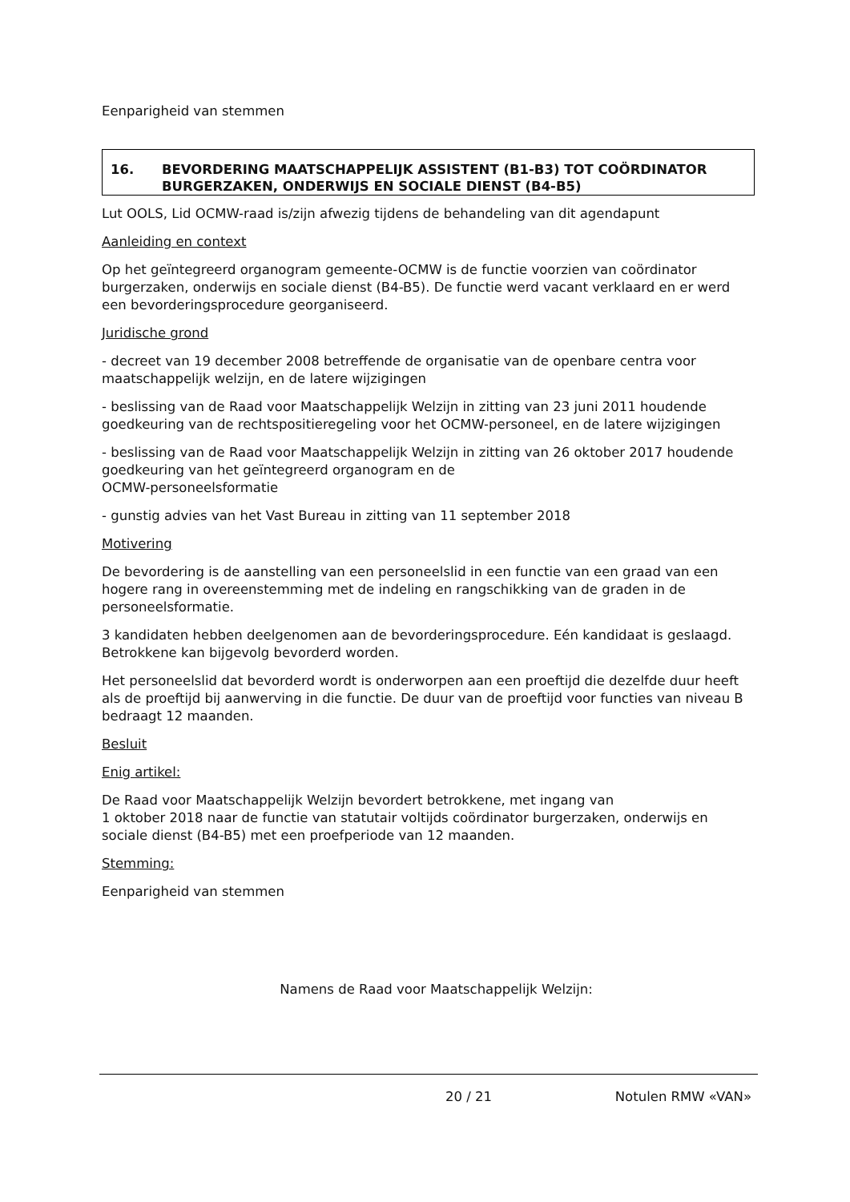Eenparigheid van stemmen
16. BEVORDERING MAATSCHAPPELIJK ASSISTENT (B1-B3) TOT COÖRDINATOR BURGERZAKEN, ONDERWIJS EN SOCIALE DIENST (B4-B5)
Lut OOLS, Lid OCMW-raad is/zijn afwezig tijdens de behandeling van dit agendapunt
Aanleiding en context
Op het geïntegreerd organogram gemeente-OCMW is de functie voorzien van coördinator burgerzaken, onderwijs en sociale dienst (B4-B5). De functie werd vacant verklaard en er werd een bevorderingsprocedure georganiseerd.
Juridische grond
- decreet van 19 december 2008 betreffende de organisatie van de openbare centra voor maatschappelijk welzijn, en de latere wijzigingen
- beslissing van de Raad voor Maatschappelijk Welzijn in zitting van 23 juni 2011 houdende goedkeuring van de rechtspositieregeling voor het OCMW-personeel, en de latere wijzigingen
- beslissing van de Raad voor Maatschappelijk Welzijn in zitting van 26 oktober 2017 houdende goedkeuring van het geïntegreerd organogram en de
OCMW-personeelsformatie
- gunstig advies van het Vast Bureau in zitting van 11 september 2018
Motivering
De bevordering is de aanstelling van een personeelslid in een functie van een graad van een hogere rang in overeenstemming met de indeling en rangschikking van de graden in de personeelsformatie.
3 kandidaten hebben deelgenomen aan de bevorderingsprocedure. Eén kandidaat is geslaagd. Betrokkene kan bijgevolg bevorderd worden.
Het personeelslid dat bevorderd wordt is onderworpen aan een proeftijd die dezelfde duur heeft als de proeftijd bij aanwerving in die functie. De duur van de proeftijd voor functies van niveau B bedraagt 12 maanden.
Besluit
Enig artikel:
De Raad voor Maatschappelijk Welzijn bevordert betrokkene, met ingang van
1 oktober 2018 naar de functie van statutair voltijds coördinator burgerzaken, onderwijs en sociale dienst (B4-B5) met een proefperiode van 12 maanden.
Stemming:
Eenparigheid van stemmen
Namens de Raad voor Maatschappelijk Welzijn:
20 / 21 Notulen RMW «VAN»